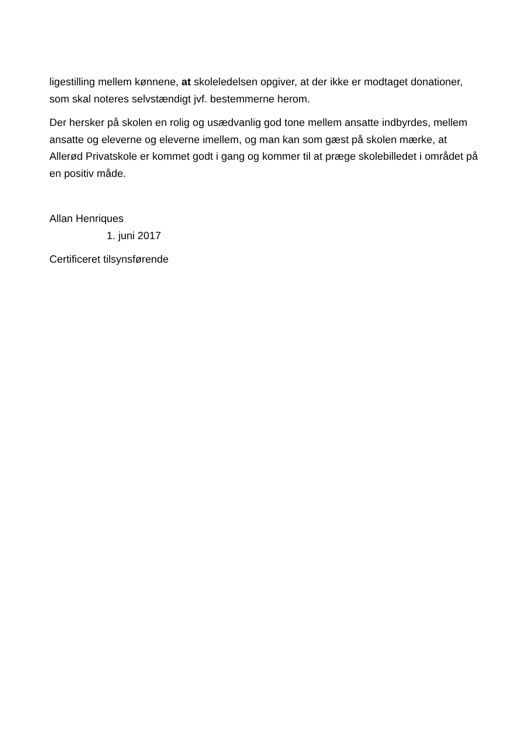ligestilling mellem kønnene, at skoleledelsen opgiver, at der ikke er modtaget donationer, som skal noteres selvstændigt jvf. bestemmerne herom.
Der hersker på skolen en rolig og usædvanlig god tone mellem ansatte indbyrdes, mellem ansatte og eleverne og eleverne imellem, og man kan som gæst på skolen mærke, at Allerød Privatskole er kommet godt i gang og kommer til at præge skolebilledet i området på en positiv måde.
Allan Henriques
1. juni 2017
Certificeret tilsynsførende